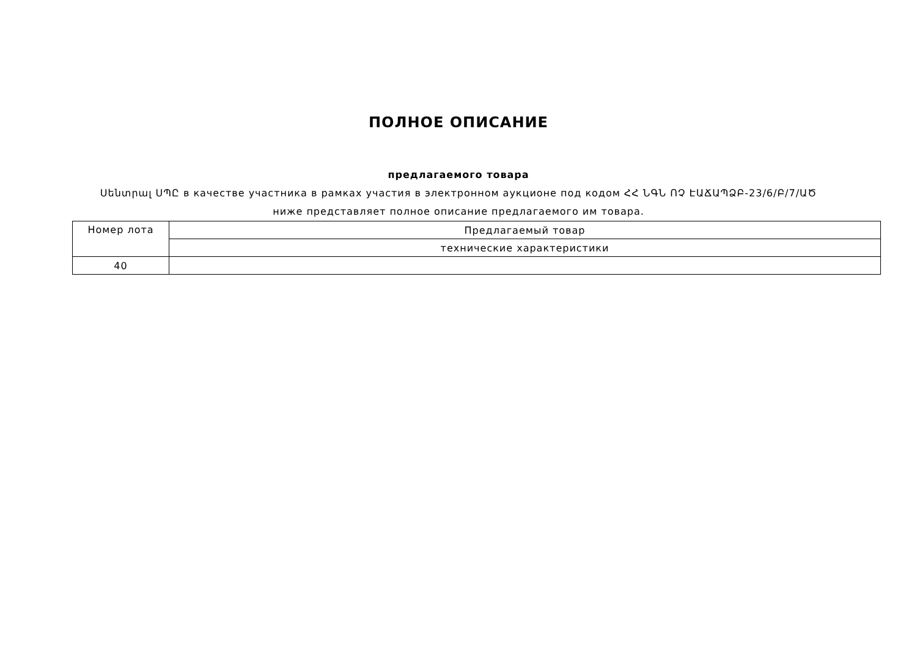ПОЛНОЕ ОПИСАНИЕ
предлагаемого товара
Սենտրալ ՍՊԸ в качестве участника в рамках участия в электронном аукционе под кодом ՀՀ ՆԳՆ ՈՉ ԷԱՃԱՊՁԲ-23/6/Բ/7/ԱԾ
ниже представляет полное описание предлагаемого им товара.
| Номер лота | Предлагаемый товар |
| --- | --- |
| | технические характеристики |
| 40 | |